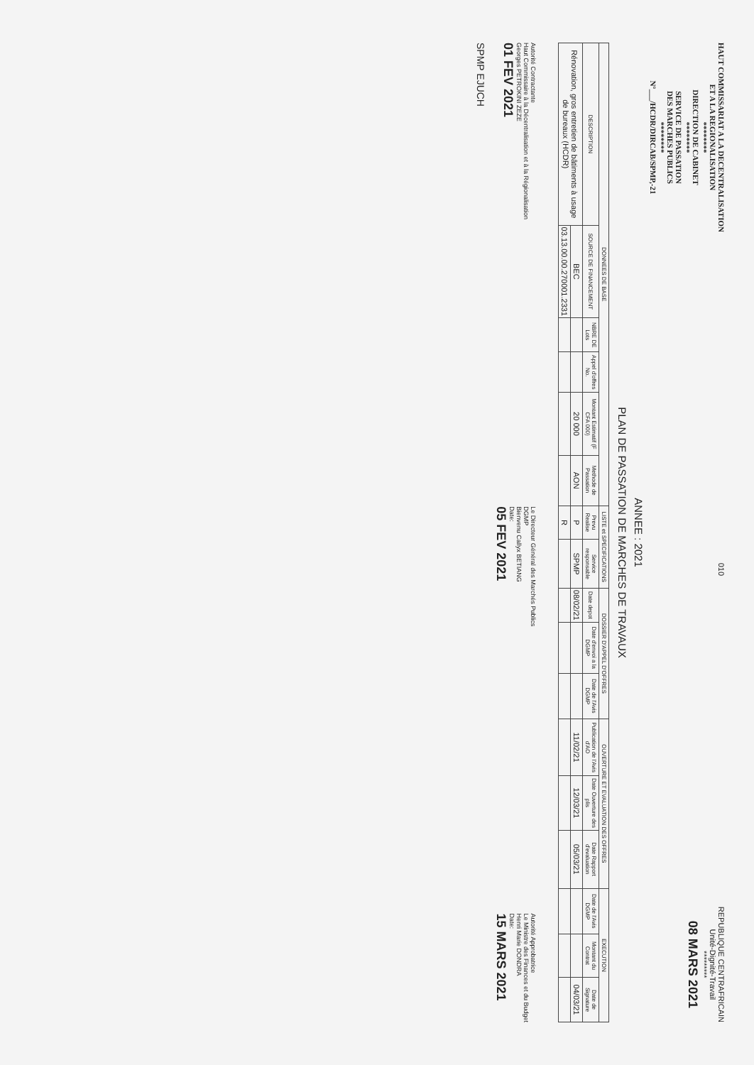HAUT COMMISSARIAT A LA DECENTRALISATION
ET A LA REGIONALISATION
********
DIRECTION DE CABINET
********
SERVICE DE PASSATION
DES MARCHES PUBLICS
********
N°___/HCDR/DIRCAB/SPMP,-21
010
REPUBLIQUE CENTRAFRICAIN
Unité-Dignité-Travail
*********
08 MARS 2021
ANNEE : 2021
PLAN DE PASSATION DE MARCHES DE TRAVAUX
| DONNEES DE BASE | | | | | | LISTE et SPECIFICATIONS | | DOSSIER D'APPEL D'OFFRES | | | OUVERTURE ET EVALUATION DES OFFRES | | | EXECUTION | | |
| --- | --- | --- | --- | --- | --- | --- | --- | --- | --- | --- | --- | --- | --- | --- | --- | --- |
| DESCRIPTION | SOURCE DE FINANCEMENT | NBRE DE Lots | Appel d'offres No. | Montant Estimatif (F CFA 000) | Methode de Passation | Prevu Realise | Service responsable | Date depot | Date d'envoi a la DGMP | Date de l'Avis DGMP | Publication de l'Avis d'AO | Date Ouverture des plis | Date Rapport d'evaluation | Date de l'Avis DGMP | Montant du Contrat | Date de Signature |
| Rénovation, gros entretien de bâtiments à usage de bureaux (HCDR) | BEC | | | 20 000 | AON | P | SPMP | 08/02/21 | | | 11/02/21 | 12/03/21 | 05/03/21 | | | 04/03/21 |
| | 03.13.00.00.270001.2331 | | | | | R | | | | | | | | | | |
Autorité Contractante
Haut Commissaire à la Décentralisation et à la Régionalisation
Georges PETROKINI ZEZE
01 FEV 2021
Le Directeur Général des Marchés Publics
DGMP
Bienvenu Callyx BETIANG
Date:
05 FEV 2021
Autorité Approbatrice
Le Ministre des Finances et du Budget
Henri Marie DONDRA
Date:
15 MARS 2021
SPMP EJUCH